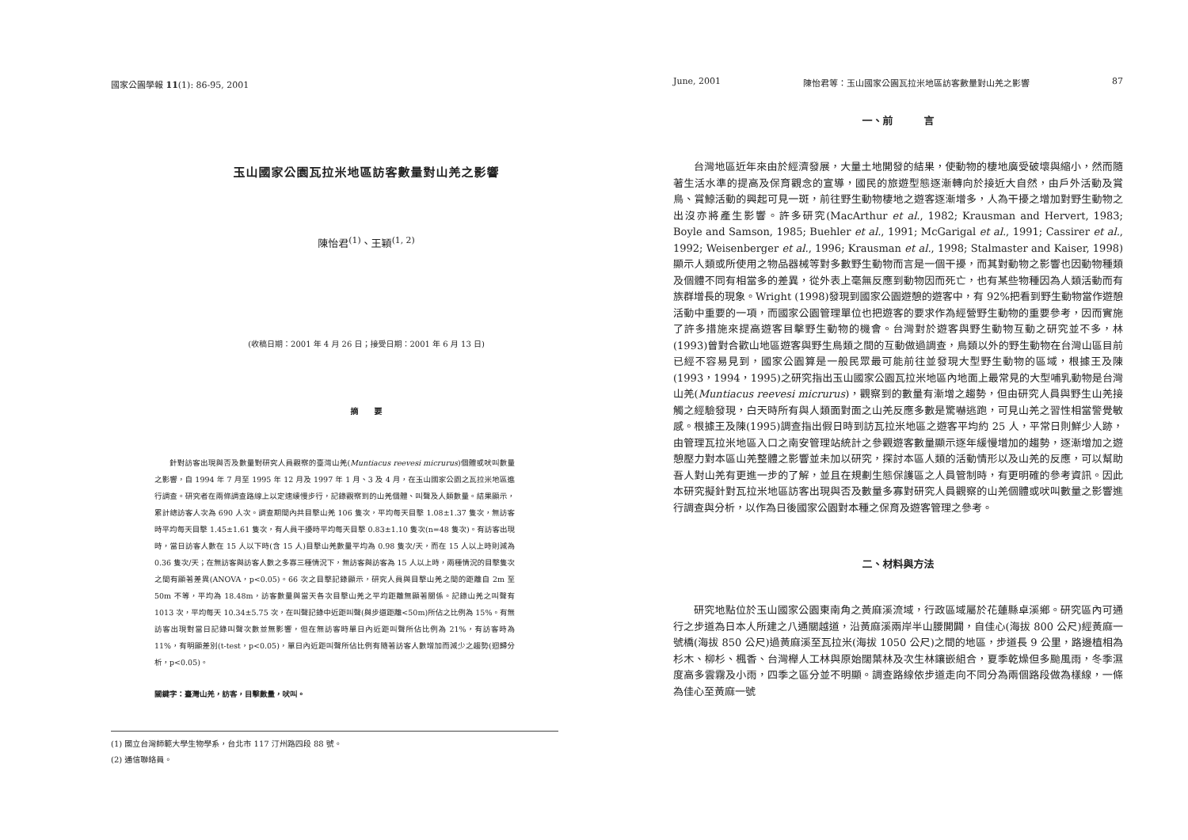國家公園學報 11(1): 86-95, 2001
玉山國家公園瓦拉米地區訪客數量對山羌之影響
陳怡君<sup>(1)</sup>、王穎<sup>(1, 2)</sup>
(收稿日期：2001 年 4 月 26 日；接受日期：2001 年 6 月 13 日)
摘　　要
針對訪客出現與否及數量對研究人員觀察的臺灣山羌(Muntiacus reevesi micrurus)個體或吠叫數量之影響，自 1994 年 7 月至 1995 年 12 月及 1997 年 1 月、3 及 4 月，在玉山國家公園之瓦拉米地區進行調查。研究者在兩條調查路線上以定速緩慢步行，記錄觀察到的山羌個體、叫聲及人類數量。結果顯示，累計總訪客人次為 690 人次。調查期間內共目擊山羌 106 隻次，平均每天目擊 1.08±1.37 隻次，無訪客時平均每天目擊 1.45±1.61 隻次，有人員干擾時平均每天目擊 0.83±1.10 隻次(n=48 隻次)。有訪客出現時，當日訪客人數在 15 人以下時(含 15 人)目擊山羌數量平均為 0.98 隻次/天，而在 15 人以上時則減為 0.36 隻次/天；在無訪客與訪客人數之多寡三種情況下，無訪客與訪客為 15 人以上時，兩種情況的目擊隻次之間有顯著差異(ANOVA，p<0.05)。66 次之目擊記錄顯示，研究人員與目擊山羌之間的距離自 2m 至 50m 不等，平均為 18.48m，訪客數量與當天各次目擊山羌之平均距離無顯著關係。記錄山羌之叫聲有 1013 次，平均每天 10.34±5.75 次，在叫聲記錄中近距叫聲(與步道距離<50m)所佔之比例為 15%。有無訪客出現對當日記錄叫聲次數並無影響，但在無訪客時單日內近距叫聲所佔比例為 21%，有訪客時為 11%，有明顯差別(t-test，p<0.05)，單日內近距叫聲所佔比例有隨著訪客人數增加而減少之趨勢(迴歸分析，p<0.05)。
關鍵字：臺灣山羌，訪客，目擊數量，吠叫。
(1) 國立台灣師範大學生物學系，台北市 117 汀州路四段 88 號。
(2) 通信聯絡員。
June, 2001 陳怡君等：玉山國家公園瓦拉米地區訪客數量對山羌之影響 87
一、前　　　言
台灣地區近年來由於經濟發展，大量土地開發的結果，使動物的棲地廣受破壞與縮小，然而隨著生活水準的提高及保育觀念的宣導，國民的旅遊型態逐漸轉向於接近大自然，由戶外活動及賞鳥、賞鯨活動的興起可見一斑，前往野生動物棲地之遊客逐漸增多，人為干擾之增加對野生動物之出沒亦將產生影響。許多研究(MacArthur et al., 1982; Krausman and Hervert, 1983; Boyle and Samson, 1985; Buehler et al., 1991; McGarigal et al., 1991; Cassirer et al., 1992; Weisenberger et al., 1996; Krausman et al., 1998; Stalmaster and Kaiser, 1998)顯示人類或所使用之物品器械等對多數野生動物而言是一個干擾，而其對動物之影響也因動物種類及個體不同有相當多的差異，從外表上毫無反應到動物因而死亡，也有某些物種因為人類活動而有族群增長的現象。Wright (1998)發現到國家公園遊憩的遊客中，有 92%把看到野生動物當作遊憩活動中重要的一項，而國家公園管理單位也把遊客的要求作為經營野生動物的重要參考，因而實施了許多措施來提高遊客目擊野生動物的機會。台灣對於遊客與野生動物互動之研究並不多，林(1993)曾對合歡山地區遊客與野生鳥類之間的互動做過調查，鳥類以外的野生動物在台灣山區目前已經不容易見到，國家公園算是一般民眾最可能前往並發現大型野生動物的區域，根據王及陳(1993，1994，1995)之研究指出玉山國家公園瓦拉米地區內地面上最常見的大型哺乳動物是台灣山羌(Muntiacus reevesi micrurus)，觀察到的數量有漸增之趨勢，但由研究人員與野生山羌接觸之經驗發現，白天時所有與人類面對面之山羌反應多數是驚嚇逃跑，可見山羌之習性相當警覺敏感。根據王及陳(1995)調查指出假日時到訪瓦拉米地區之遊客平均約 25 人，平常日則鮮少人跡，由管理瓦拉米地區入口之南安管理站統計之參觀遊客數量顯示逐年緩慢增加的趨勢，逐漸增加之遊憩壓力對本區山羌整體之影響並未加以研究，探討本區人類的活動情形以及山羌的反應，可以幫助吾人對山羌有更進一步的了解，並且在規劃生態保護區之人員管制時，有更明確的參考資訊。因此本研究擬針對瓦拉米地區訪客出現與否及數量多寡對研究人員觀察的山羌個體或吠叫數量之影響進行調查與分析，以作為日後國家公園對本種之保育及遊客管理之參考。
二、材料與方法
研究地點位於玉山國家公園東南角之黃麻溪流域，行政區域屬於花蓮縣卓溪鄉。研究區內可通行之步道為日本人所建之八通關越道，沿黃麻溪兩岸半山腰開闢，自佳心(海拔 800 公尺)經黃麻一號橋(海拔 850 公尺)過黃麻溪至瓦拉米(海拔 1050 公尺)之間的地區，步道長 9 公里，路邊植相為杉木、柳杉、楓香、台灣櫸人工林與原始闊葉林及次生林鑲嵌組合，夏季乾燥但多颱風雨，冬季濕度高多雲霧及小雨，四季之區分並不明顯。調查路線依步道走向不同分為兩個路段做為樣線，一條為佳心至黃麻一號